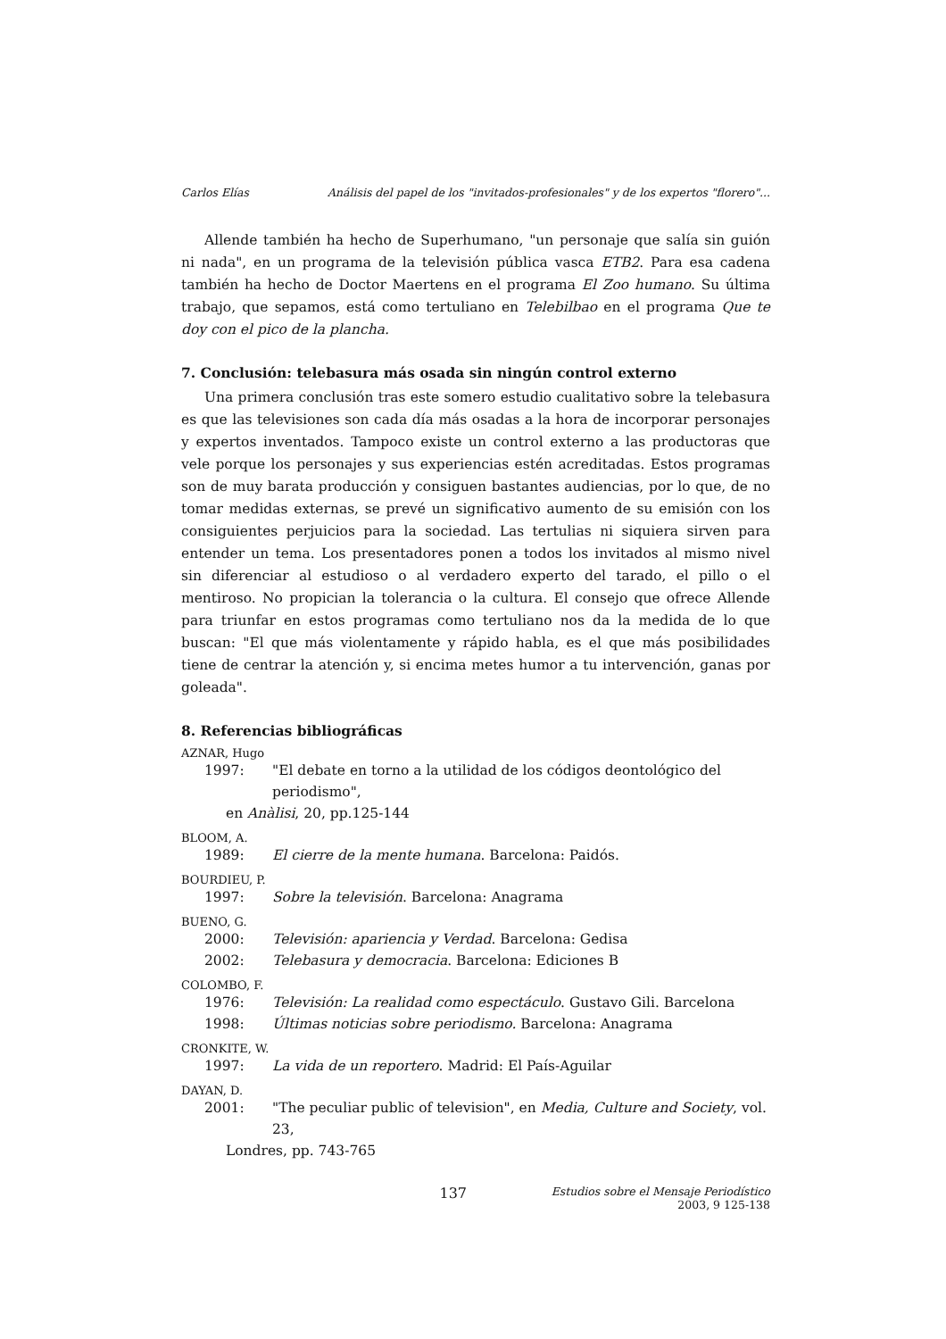Carlos Elías Análisis del papel de los "invitados-profesionales" y de los expertos "florero"...
Allende también ha hecho de Superhumano, "un personaje que salía sin guión ni nada", en un programa de la televisión pública vasca ETB2. Para esa cadena también ha hecho de Doctor Maertens en el programa El Zoo humano. Su última trabajo, que sepamos, está como tertuliano en Telebilbao en el programa Que te doy con el pico de la plancha.
7. Conclusión: telebasura más osada sin ningún control externo
Una primera conclusión tras este somero estudio cualitativo sobre la telebasura es que las televisiones son cada día más osadas a la hora de incorporar personajes y expertos inventados. Tampoco existe un control externo a las productoras que vele porque los personajes y sus experiencias estén acreditadas. Estos programas son de muy barata producción y consiguen bastantes audiencias, por lo que, de no tomar medidas externas, se prevé un significativo aumento de su emisión con los consiguientes perjuicios para la sociedad. Las tertulias ni siquiera sirven para entender un tema. Los presentadores ponen a todos los invitados al mismo nivel sin diferenciar al estudioso o al verdadero experto del tarado, el pillo o el mentiroso. No propician la tolerancia o la cultura. El consejo que ofrece Allende para triunfar en estos programas como tertuliano nos da la medida de lo que buscan: "El que más violentamente y rápido habla, es el que más posibilidades tiene de centrar la atención y, si encima metes humor a tu intervención, ganas por goleada".
8. Referencias bibliográficas
AZNAR, Hugo
1997: "El debate en torno a la utilidad de los códigos deontológico del periodismo",
en Anàlisi, 20, pp.125-144
BLOOM, A.
1989: El cierre de la mente humana. Barcelona: Paidós.
BOURDIEU, P.
1997: Sobre la televisión. Barcelona: Anagrama
BUENO, G.
2000: Televisión: apariencia y Verdad. Barcelona: Gedisa
2002: Telebasura y democracia. Barcelona: Ediciones B
COLOMBO, F.
1976: Televisión: La realidad como espectáculo. Gustavo Gili. Barcelona
1998: Últimas noticias sobre periodismo. Barcelona: Anagrama
CRONKITE, W.
1997: La vida de un reportero. Madrid: El País-Aguilar
DAYAN, D.
2001: "The peculiar public of television", en Media, Culture and Society, vol. 23,
Londres, pp. 743-765
137
Estudios sobre el Mensaje Periodístico
2003, 9 125-138